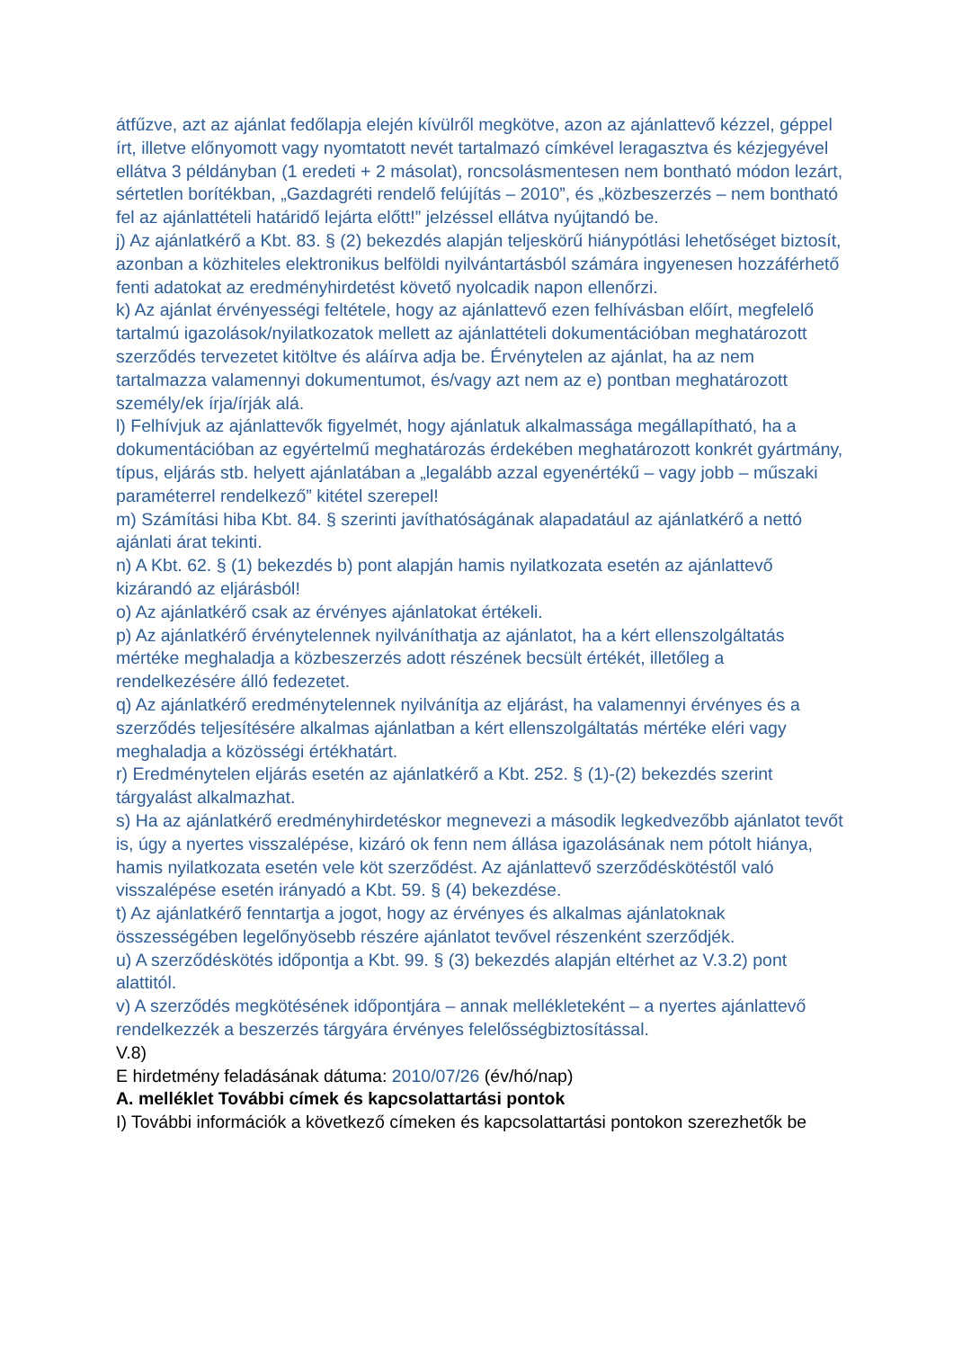átfűzve, azt az ajánlat fedőlapja elején kívülről megkötve, azon az ajánlattevő kézzel, géppel írt, illetve előnyomott vagy nyomtatott nevét tartalmazó címkével leragasztva és kézjegyével ellátva 3 példányban (1 eredeti + 2 másolat), roncsolásmentesen nem bontható módon lezárt, sértetlen borítékban, „Gazdagréti rendelő felújítás – 2010”, és „közbeszerzés – nem bontható fel az ajánlattételi határidő lejárta előtt!” jelzéssel ellátva nyújtandó be.
j) Az ajánlatkérő a Kbt. 83. § (2) bekezdés alapján teljeskörű hiánypótlási lehetőséget biztosít, azonban a közhiteles elektronikus belföldi nyilvántartásból számára ingyenesen hozzáférhető fenti adatokat az eredményhirdetést követő nyolcadik napon ellenőrzi.
k) Az ajánlat érvényességi feltétele, hogy az ajánlattevő ezen felhívásban előírt, megfelelő tartalmú igazolások/nyilatkozatok mellett az ajánlattételi dokumentációban meghatározott szerződés tervezetet kitöltve és aláírva adja be. Érvénytelen az ajánlat, ha az nem tartalmazza valamennyi dokumentumot, és/vagy azt nem az e) pontban meghatározott személy/ek írja/írják alá.
l) Felhívjuk az ajánlattevők figyelmét, hogy ajánlatuk alkalmassága megállapítható, ha a dokumentációban az egyértelmű meghatározás érdekében meghatározott konkrét gyártmány, típus, eljárás stb. helyett ajánlatában a „legalább azzal egyenértékű – vagy jobb – műszaki paraméterrel rendelkező” kitétel szerepel!
m) Számítási hiba Kbt. 84. § szerinti javíthatóságának alapadatául az ajánlatkérő a nettó ajánlati árat tekinti.
n) A Kbt. 62. § (1) bekezdés b) pont alapján hamis nyilatkozata esetén az ajánlattevő kizárandó az eljárásból!
o) Az ajánlatkérő csak az érvényes ajánlatokat értékeli.
p) Az ajánlatkérő érvénytelennek nyilváníthatja az ajánlatot, ha a kért ellenszolgáltatás mértéke meghaladja a közbeszerzés adott részének becsült értékét, illetőleg a rendelkezésére álló fedezetet.
q) Az ajánlatkérő eredménytelennek nyilvánítja az eljárást, ha valamennyi érvényes és a szerződés teljesítésére alkalmas ajánlatban a kért ellenszolgáltatás mértéke eléri vagy meghaladja a közösségi értékhatárt.
r) Eredménytelen eljárás esetén az ajánlatkérő a Kbt. 252. § (1)-(2) bekezdés szerint tárgyalást alkalmazhat.
s) Ha az ajánlatkérő eredményhirdetéskor megnevezi a második legkedvezőbb ajánlatot tevőt is, úgy a nyertes visszalépése, kizáró ok fenn nem állása igazolásának nem pótolt hiánya, hamis nyilatkozata esetén vele köt szerződést. Az ajánlattevő szerződéskötéstől való visszalépése esetén irányadó a Kbt. 59. § (4) bekezdése.
t) Az ajánlatkérő fenntartja a jogot, hogy az érvényes és alkalmas ajánlatoknak összességében legelőnyösebb részére ajánlatot tevővel részenként szerződjék.
u) A szerződéskötés időpontja a Kbt. 99. § (3) bekezdés alapján eltérhet az V.3.2) pont alattitól.
v) A szerződés megkötésének időpontjára – annak mellékleteként – a nyertes ajánlattevő rendelkezzék a beszerzés tárgyára érvényes felelősségbiztosítással.
V.8)
E hirdetmény feladásának dátuma: 2010/07/26 (év/hó/nap)
A. melléklet További címek és kapcsolattartási pontok
I) További információk a következő címeken és kapcsolattartási pontokon szerezhetők be